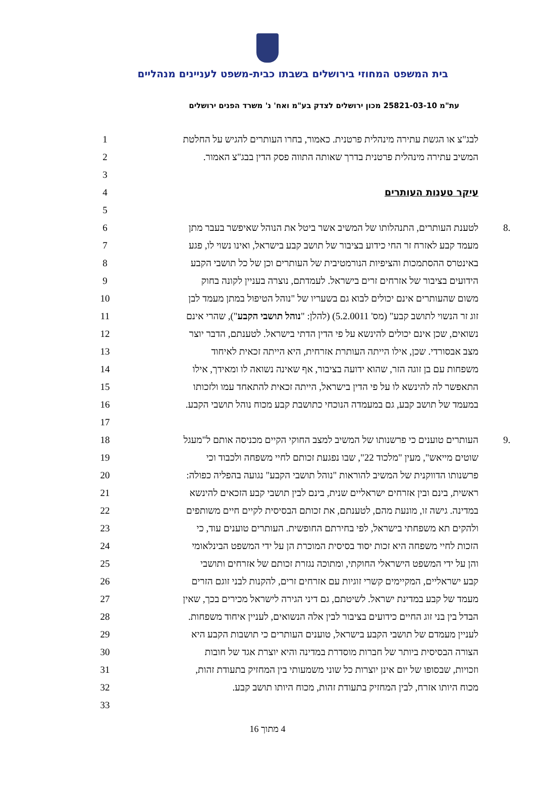בית המשפט המחוזי בירושלים בשבתו כבית-משפט לעניינים מנהליים
עת"מ 25821-03-10 מכון ירושלים לצדק בע"מ ואח' נ' משרד הפנים ירושלים
לבג"צ או הגשת עתירה מינהלית פרטנית. כאמור, בחרו העותרים להגיש על החלטת
1
המשיב עתירה מינהלית פרטנית בדרך שאותה התווה פסק הדין בבג"צ האמור.
2
3
עיקר טענות העותרים 4
5
.8
לטענת העותרים, התנהלותו של המשיב אשר ביטל את הנוהל שאיפשר בעבר מתן
6
מעמד קבע לאזרח זר החי כידוע בציבור של תושב קבע בישראל, ואינו נשוי לו, פגע
7
באינטרס ההסתמכות והציפיות הנורמטיבית של העותרים וכן של כל תושבי הקבע
8
הידועים בציבור של אזרחים זרים בישראל. לעמדתם, נוצרה בעניין לקונה בחוק
9
משום שהעותרים אינם יכולים לבוא גם בשעריו של "נוהל הטיפול במתן מעמד לבן
10
זוג זר הנשוי לתושב קבע" (מס' 5.2.0011) (להלן: "נוהל תושבי הקבע"), שהרי אינם
11
נשואים, שכן אינם יכולים להינשא על פי הדין הדתי בישראל. לטענתם, הדבר יוצר
12
מצב אבסורדי. שכן, אילו הייתה העותרת אזרחית, היא הייתה זכאית לאיחוד
13
משפחות עם בן זוגה הזר, שהוא ידועה בציבור, אף שאינה נשואה לו ומאידך, אילו
14
התאפשר לה להינשא לו על פי הדין בישראל, הייתה זכאית להתאחד עמו ולזכותו
15
במעמד של תושב קבע, גם במעמדה הנוכחי כתושבת קבע מכוח נוהל תושבי הקבע.
16
17
.9
העותרים טוענים כי פרשנותו של המשיב למצב החוקי הקיים מכניסה אותם ל"מעגל
18
שוטים מייאש", מעין "מלכוד 22", שבו נפגעת זכותם לחיי משפחה ולכבוד וכי
19
פרשנותו הדווקנית של המשיב להוראות "נוהל תושבי הקבע" נגועה בהפליה כפולה:
20
ראשית, בינם ובין אזרחים ישראליים שנית, בינם לבין תושבי קבע הזכאים להינשא
21
במדינה. גישה זו, מונעת מהם, לטענתם, את זכותם הבסיסית לקיים חיים משותפים
22
ולהקים תא משפחתי בישראל, לפי בחירתם החופשית. העותרים טוענים עוד, כי
23
הזכות לחיי משפחה היא זכות יסוד בסיסית המוכרת הן על ידי המשפט הבינלאומי
24
והן על ידי המשפט הישראלי החוקתי, ומתוכה נגזרת זכותם של אזרחים ותושבי
25
קבע ישראליים, המקיימים קשרי זוגיות עם אזרחים זרים, להקנות לבני זוגם הזרים
26
מעמד של קבע במדינת ישראל. לשיטתם, גם דיני הגירה לישראל מכירים בכך, שאין
27
הבדל בין בני זוג החיים כידועים בציבור לבין אלה הנשואים, לעניין איחוד משפחות.
28
לעניין מעמדם של תושבי הקבע בישראל, טוענים העותרים כי תושבות הקבע היא
29
הצורה הבסיסית ביותר של חברות מוסדרת במדינה והיא יוצרת אגד של חובות
30
וזכויות, שבסופו של יום אינן יוצרות כל שוני משמעותי בין המחזיק בתעודת זהות,
31
מכוח היותו אזרח, לבין המחזיק בתעודת זהות, מכוח היותו תושב קבע.
32
33
4 מתוך 16